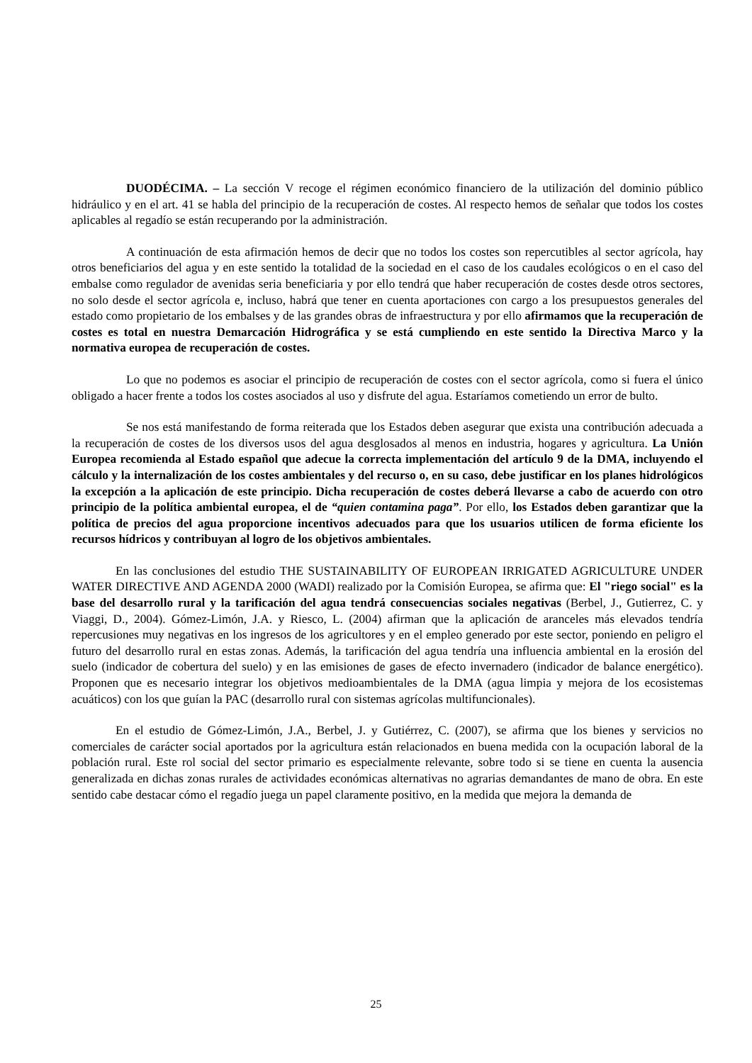DUODÉCIMA. – La sección V recoge el régimen económico financiero de la utilización del dominio público hidráulico y en el art. 41 se habla del principio de la recuperación de costes. Al respecto hemos de señalar que todos los costes aplicables al regadío se están recuperando por la administración.
A continuación de esta afirmación hemos de decir que no todos los costes son repercutibles al sector agrícola, hay otros beneficiarios del agua y en este sentido la totalidad de la sociedad en el caso de los caudales ecológicos o en el caso del embalse como regulador de avenidas seria beneficiaria y por ello tendrá que haber recuperación de costes desde otros sectores, no solo desde el sector agrícola e, incluso, habrá que tener en cuenta aportaciones con cargo a los presupuestos generales del estado como propietario de los embalses y de las grandes obras de infraestructura y por ello afirmamos que la recuperación de costes es total en nuestra Demarcación Hidrográfica y se está cumpliendo en este sentido la Directiva Marco y la normativa europea de recuperación de costes.
Lo que no podemos es asociar el principio de recuperación de costes con el sector agrícola, como si fuera el único obligado a hacer frente a todos los costes asociados al uso y disfrute del agua. Estaríamos cometiendo un error de bulto.
Se nos está manifestando de forma reiterada que los Estados deben asegurar que exista una contribución adecuada a la recuperación de costes de los diversos usos del agua desglosados al menos en industria, hogares y agricultura. La Unión Europea recomienda al Estado español que adecue la correcta implementación del artículo 9 de la DMA, incluyendo el cálculo y la internalización de los costes ambientales y del recurso o, en su caso, debe justificar en los planes hidrológicos la excepción a la aplicación de este principio. Dicha recuperación de costes deberá llevarse a cabo de acuerdo con otro principio de la política ambiental europea, el de “quien contamina paga”. Por ello, los Estados deben garantizar que la política de precios del agua proporcione incentivos adecuados para que los usuarios utilicen de forma eficiente los recursos hídricos y contribuyan al logro de los objetivos ambientales.
En las conclusiones del estudio THE SUSTAINABILITY OF EUROPEAN IRRIGATED AGRICULTURE UNDER WATER DIRECTIVE AND AGENDA 2000 (WADI) realizado por la Comisión Europea, se afirma que: El "riego social" es la base del desarrollo rural y la tarificación del agua tendrá consecuencias sociales negativas (Berbel, J., Gutierrez, C. y Viaggi, D., 2004). Gómez-Limón, J.A. y Riesco, L. (2004) afirman que la aplicación de aranceles más elevados tendría repercusiones muy negativas en los ingresos de los agricultores y en el empleo generado por este sector, poniendo en peligro el futuro del desarrollo rural en estas zonas. Además, la tarificación del agua tendría una influencia ambiental en la erosión del suelo (indicador de cobertura del suelo) y en las emisiones de gases de efecto invernadero (indicador de balance energético). Proponen que es necesario integrar los objetivos medioambientales de la DMA (agua limpia y mejora de los ecosistemas acuáticos) con los que guían la PAC (desarrollo rural con sistemas agrícolas multifuncionales).
En el estudio de Gómez-Limón, J.A., Berbel, J. y Gutiérrez, C. (2007), se afirma que los bienes y servicios no comerciales de carácter social aportados por la agricultura están relacionados en buena medida con la ocupación laboral de la población rural. Este rol social del sector primario es especialmente relevante, sobre todo si se tiene en cuenta la ausencia generalizada en dichas zonas rurales de actividades económicas alternativas no agrarias demandantes de mano de obra. En este sentido cabe destacar cómo el regadío juega un papel claramente positivo, en la medida que mejora la demanda de
25